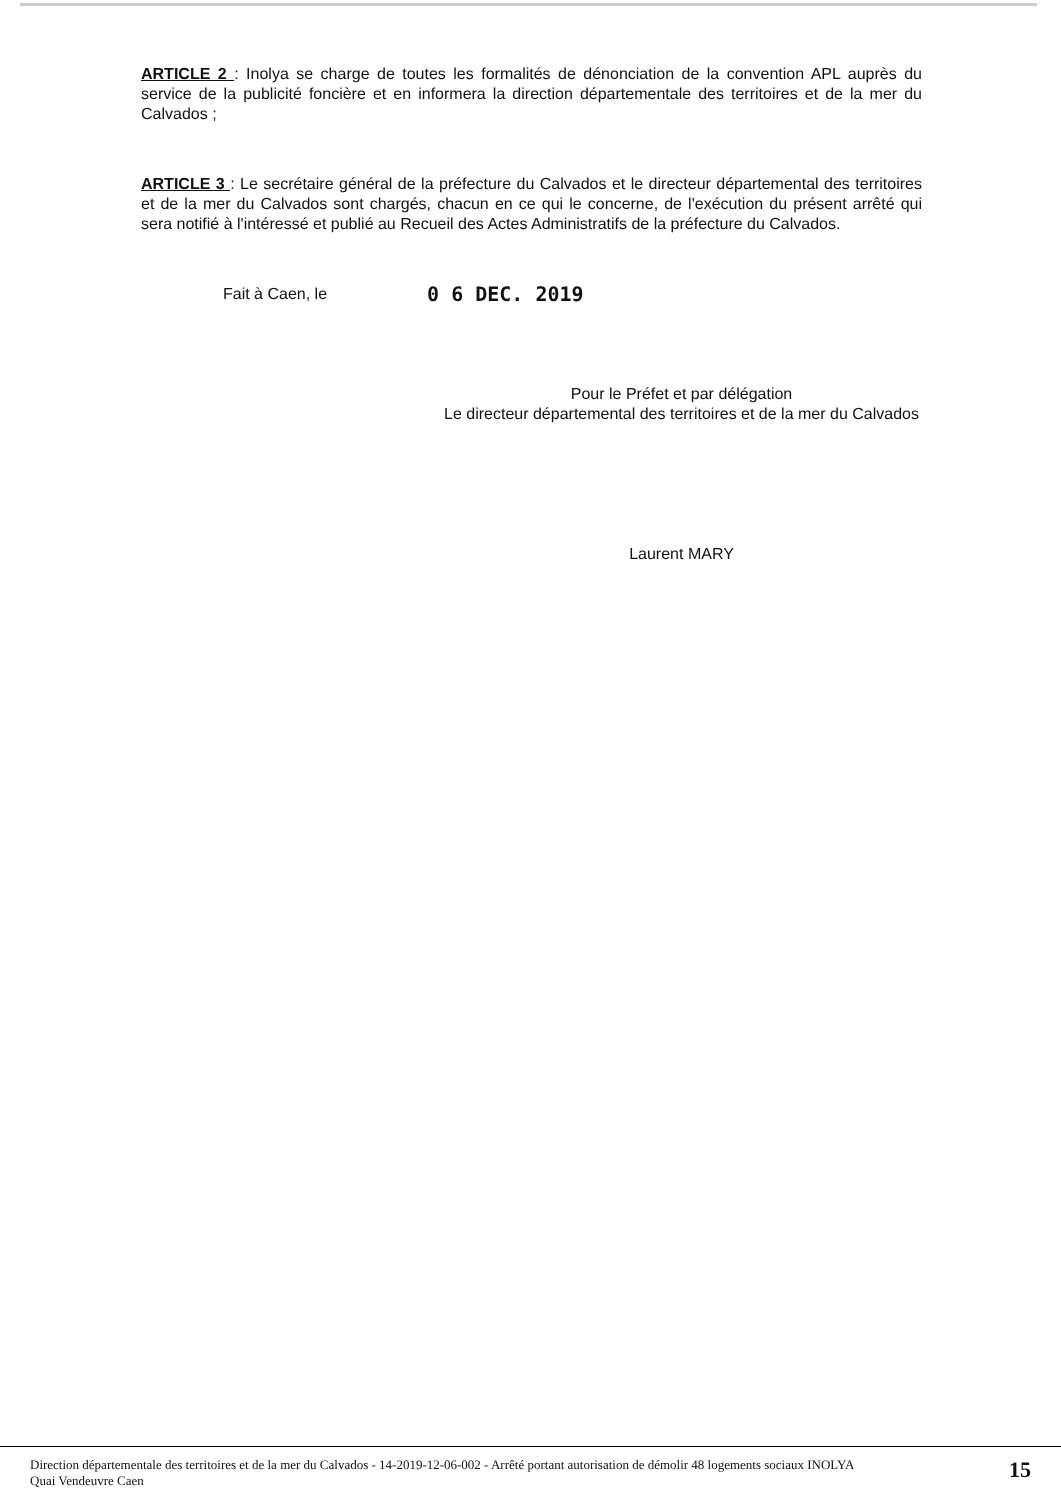ARTICLE 2 : Inolya se charge de toutes les formalités de dénonciation de la convention APL auprès du service de la publicité foncière et en informera la direction départementale des territoires et de la mer du Calvados ;
ARTICLE 3 : Le secrétaire général de la préfecture du Calvados et le directeur départemental des territoires et de la mer du Calvados sont chargés, chacun en ce qui le concerne, de l'exécution du présent arrêté qui sera notifié à l'intéressé et publié au Recueil des Actes Administratifs de la préfecture du Calvados.
Fait à Caen, le 0 6 DEC. 2019
Pour le Préfet et par délégation
Le directeur départemental des territoires et de la mer du Calvados
Laurent MARY
Direction départementale des territoires et de la mer du Calvados - 14-2019-12-06-002 - Arrêté portant autorisation de démolir 48 logements sociaux INOLYA
Quai Vendeuvre Caen
15